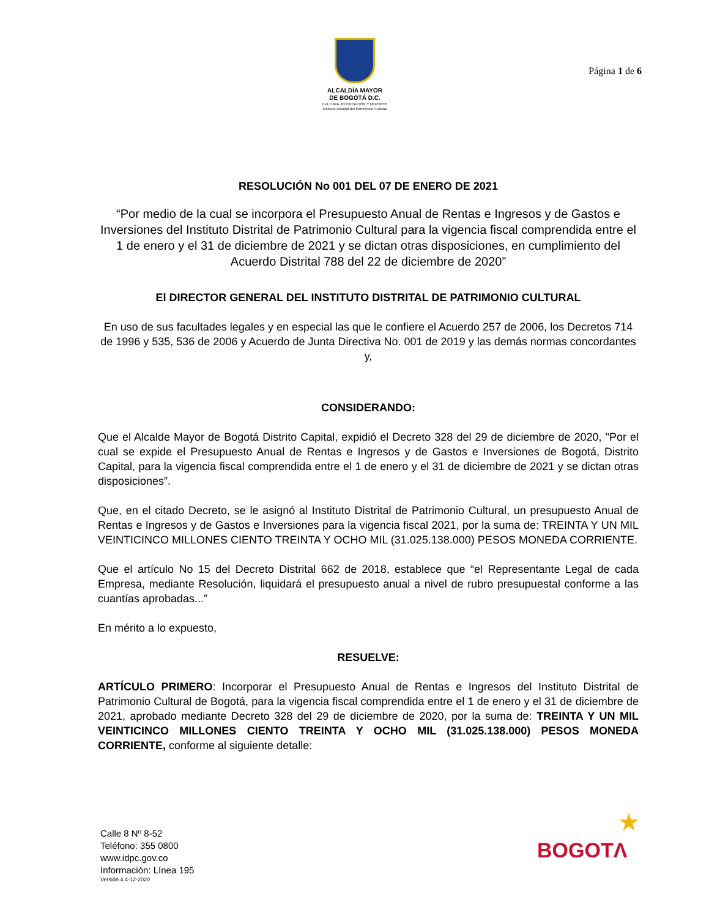ALCALDÍA MAYOR
DE BOGOTÁ D.C.
CULTURA, RECREACIÓN Y DEPORTE
Instituto Distrital del Patrimonio Cultural
Página 1 de 6
RESOLUCIÓN No 001 DEL 07 DE ENERO DE 2021
“Por medio de la cual se incorpora el Presupuesto Anual de Rentas e Ingresos y de Gastos e Inversiones del Instituto Distrital de Patrimonio Cultural para la vigencia fiscal comprendida entre el 1 de enero y el 31 de diciembre de 2021 y se dictan otras disposiciones, en cumplimiento del Acuerdo Distrital 788 del 22 de diciembre de 2020”
El DIRECTOR GENERAL DEL INSTITUTO DISTRITAL DE PATRIMONIO CULTURAL
En uso de sus facultades legales y en especial las que le confiere el Acuerdo 257 de 2006, los Decretos 714 de 1996 y 535, 536 de 2006 y Acuerdo de Junta Directiva No. 001 de 2019 y las demás normas concordantes y,
CONSIDERANDO:
Que el Alcalde Mayor de Bogotá Distrito Capital, expidió el Decreto 328 del 29 de diciembre de 2020, "Por el cual se expide el Presupuesto Anual de Rentas e Ingresos y de Gastos e Inversiones de Bogotá, Distrito Capital, para la vigencia fiscal comprendida entre el 1 de enero y el 31 de diciembre de 2021 y se dictan otras disposiciones”.
Que, en el citado Decreto, se le asignó al Instituto Distrital de Patrimonio Cultural, un presupuesto Anual de Rentas e Ingresos y de Gastos e Inversiones para la vigencia fiscal 2021, por la suma de: TREINTA Y UN MIL VEINTICINCO MILLONES CIENTO TREINTA Y OCHO MIL (31.025.138.000) PESOS MONEDA CORRIENTE.
Que el artículo No 15 del Decreto Distrital 662 de 2018, establece que “el Representante Legal de cada Empresa, mediante Resolución, liquidará el presupuesto anual a nivel de rubro presupuestal conforme a las cuantías aprobadas...”
En mérito a lo expuesto,
RESUELVE:
ARTÍCULO PRIMERO: Incorporar el Presupuesto Anual de Rentas e Ingresos del Instituto Distrital de Patrimonio Cultural de Bogotá, para la vigencia fiscal comprendida entre el 1 de enero y el 31 de diciembre de 2021, aprobado mediante Decreto 328 del 29 de diciembre de 2020, por la suma de: TREINTA Y UN MIL VEINTICINCO MILLONES CIENTO TREINTA Y OCHO MIL (31.025.138.000) PESOS MONEDA CORRIENTE, conforme al siguiente detalle:
Calle 8 Nº 8-52
Teléfono: 355 0800
www.idpc.gov.co
Información: Línea 195
Versión 4 4-12-2020
★
BOGOTΛ